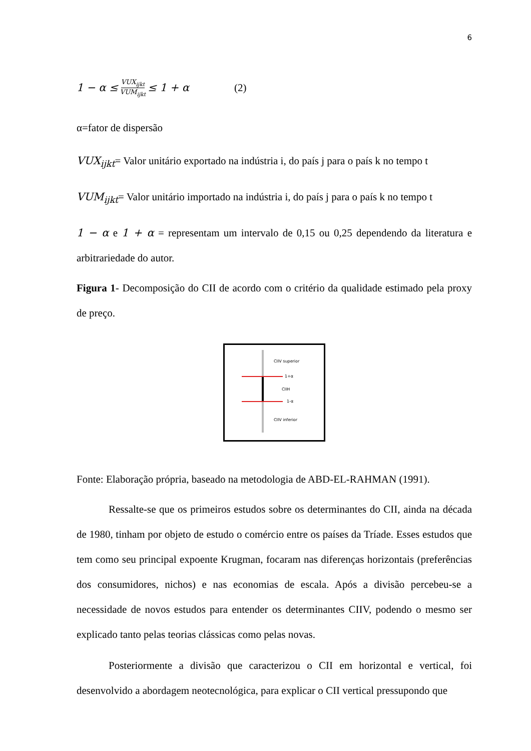6
1 − α ≤ VUX<sub>ijkt</sub> VUM<sub>ijkt</sub> ≤ 1 + α (2)
α=fator de dispersão
VUX<sub>ijkt</sub>= Valor unitário exportado na indústria i, do país j para o país k no tempo t
VUM<sub>ijkt</sub>= Valor unitário importado na indústria i, do país j para o país k no tempo t
1 − α e 1 + α = representam um intervalo de 0,15 ou 0,25 dependendo da literatura e arbitrariedade do autor.
Figura 1- Decomposição do CII de acordo com o critério da qualidade estimado pela proxy de preço.
CIIV superior
1+α
CIIH
1-α
CIIV inferior
Fonte: Elaboração própria, baseado na metodologia de ABD-EL-RAHMAN (1991).
Ressalte-se que os primeiros estudos sobre os determinantes do CII, ainda na década de 1980, tinham por objeto de estudo o comércio entre os países da Tríade. Esses estudos que tem como seu principal expoente Krugman, focaram nas diferenças horizontais (preferências dos consumidores, nichos) e nas economias de escala. Após a divisão percebeu-se a necessidade de novos estudos para entender os determinantes CIIV, podendo o mesmo ser explicado tanto pelas teorias clássicas como pelas novas.
Posteriormente a divisão que caracterizou o CII em horizontal e vertical, foi desenvolvido a abordagem neotecnológica, para explicar o CII vertical pressupondo que